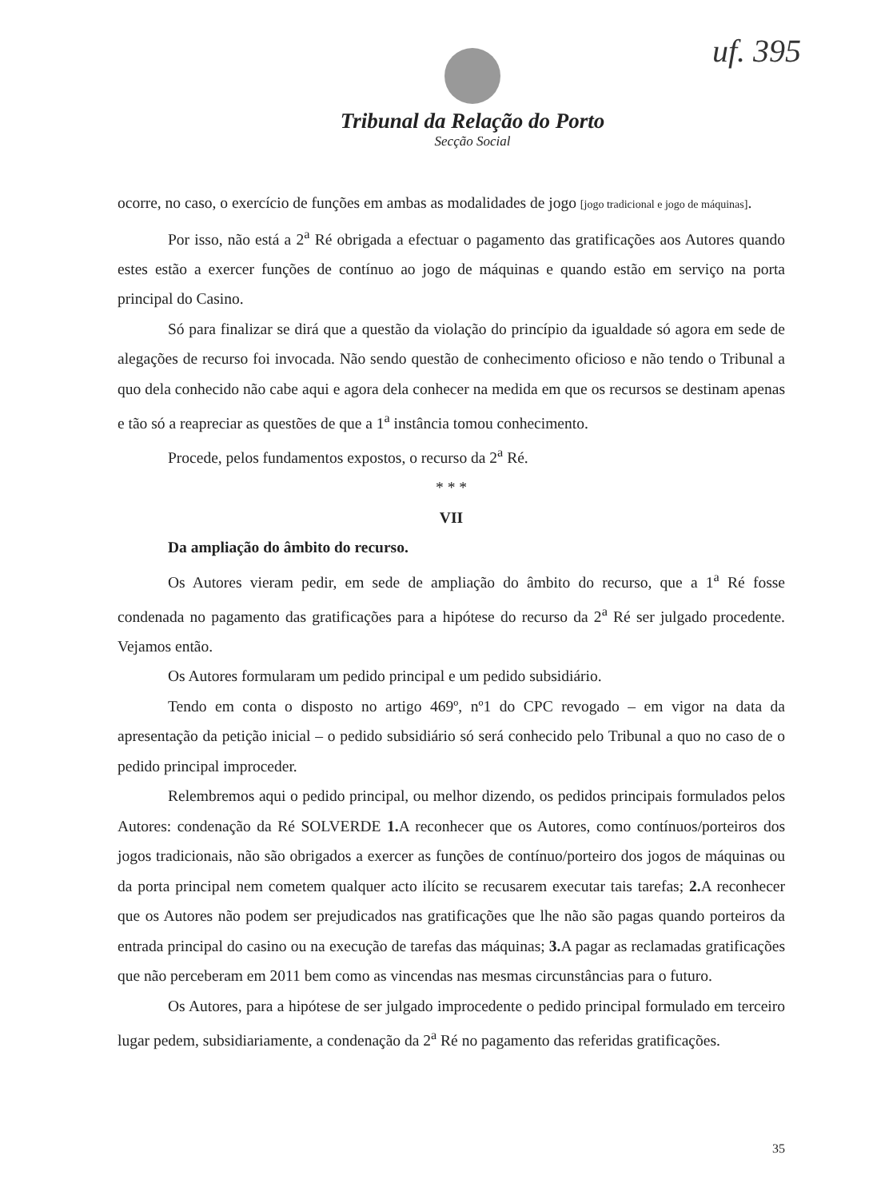uf. 395
Tribunal da Relação do Porto
Secção Social
ocorre, no caso, o exercício de funções em ambas as modalidades de jogo [jogo tradicional e jogo de máquinas].
Por isso, não está a 2<sup>a</sup> Ré obrigada a efectuar o pagamento das gratificações aos Autores quando estes estão a exercer funções de contínuo ao jogo de máquinas e quando estão em serviço na porta principal do Casino.
Só para finalizar se dirá que a questão da violação do princípio da igualdade só agora em sede de alegações de recurso foi invocada. Não sendo questão de conhecimento oficioso e não tendo o Tribunal a quo dela conhecido não cabe aqui e agora dela conhecer na medida em que os recursos se destinam apenas e tão só a reapreciar as questões de que a 1<sup>a</sup> instância tomou conhecimento.
Procede, pelos fundamentos expostos, o recurso da 2<sup>a</sup> Ré.
* * *
VII
Da ampliação do âmbito do recurso.
Os Autores vieram pedir, em sede de ampliação do âmbito do recurso, que a 1<sup>a</sup> Ré fosse condenada no pagamento das gratificações para a hipótese do recurso da 2<sup>a</sup> Ré ser julgado procedente. Vejamos então.
Os Autores formularam um pedido principal e um pedido subsidiário.
Tendo em conta o disposto no artigo 469º, nº1 do CPC revogado – em vigor na data da apresentação da petição inicial – o pedido subsidiário só será conhecido pelo Tribunal a quo no caso de o pedido principal improceder.
Relembremos aqui o pedido principal, ou melhor dizendo, os pedidos principais formulados pelos Autores: condenação da Ré SOLVERDE 1. A reconhecer que os Autores, como contínuos/porteiros dos jogos tradicionais, não são obrigados a exercer as funções de contínuo/porteiro dos jogos de máquinas ou da porta principal nem cometem qualquer acto ilícito se recusarem executar tais tarefas; 2. A reconhecer que os Autores não podem ser prejudicados nas gratificações que lhe não são pagas quando porteiros da entrada principal do casino ou na execução de tarefas das máquinas; 3. A pagar as reclamadas gratificações que não perceberam em 2011 bem como as vincendas nas mesmas circunstâncias para o futuro.
Os Autores, para a hipótese de ser julgado improcedente o pedido principal formulado em terceiro lugar pedem, subsidiariamente, a condenação da 2<sup>a</sup> Ré no pagamento das referidas gratificações.
35